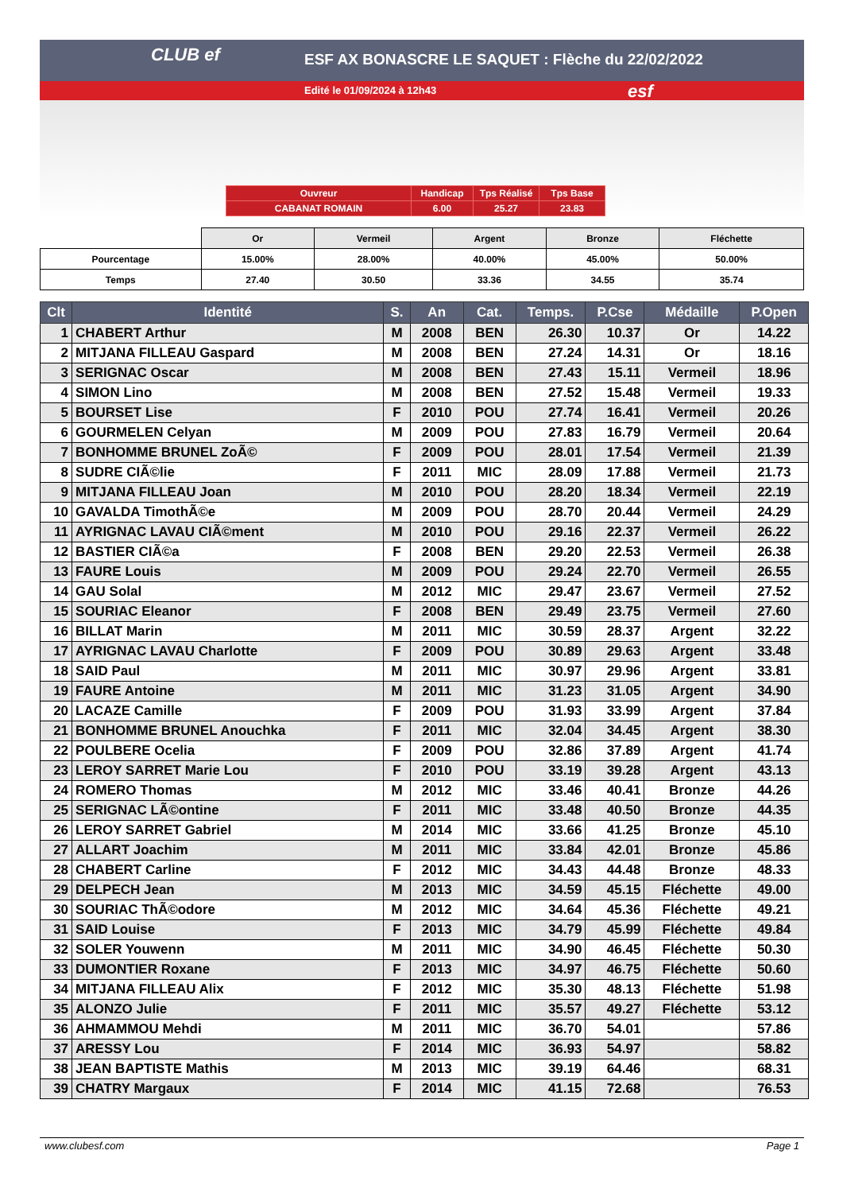CLUB ef
ESF AX BONASCRE LE SAQUET : Flèche du 22/02/2022
Edité le 01/09/2024 à 12h43
esf
| Ouvreur | Handicap | Tps Réalisé | Tps Base |
| CABANAT ROMAIN | 6.00 | 25.27 | 23.83 |
| | Or | Vermeil | Argent | Bronze | Fléchette |
| Pourcentage | 15.00% | 28.00% | 40.00% | 45.00% | 50.00% |
| Temps | 27.40 | 30.50 | 33.36 | 34.55 | 35.74 |
| Clt | Identité | S. | An | Cat. | Temps. | P.Cse | Médaille | P.Open |
| --- | --- | --- | --- | --- | --- | --- | --- | --- |
| 1 | CHABERT Arthur | M | 2008 | BEN | 26.30 | 10.37 | Or | 14.22 |
| 2 | MITJANA FILLEAU Gaspard | M | 2008 | BEN | 27.24 | 14.31 | Or | 18.16 |
| 3 | SERIGNAC Oscar | M | 2008 | BEN | 27.43 | 15.11 | Vermeil | 18.96 |
| 4 | SIMON Lino | M | 2008 | BEN | 27.52 | 15.48 | Vermeil | 19.33 |
| 5 | BOURSET Lise | F | 2010 | POU | 27.74 | 16.41 | Vermeil | 20.26 |
| 6 | GOURMELEN Celyan | M | 2009 | POU | 27.83 | 16.79 | Vermeil | 20.64 |
| 7 | BONHOMME BRUNEL ZoÃ© | F | 2009 | POU | 28.01 | 17.54 | Vermeil | 21.39 |
| 8 | SUDRE CIÃ©lie | F | 2011 | MIC | 28.09 | 17.88 | Vermeil | 21.73 |
| 9 | MITJANA FILLEAU Joan | M | 2010 | POU | 28.20 | 18.34 | Vermeil | 22.19 |
| 10 | GAVALDA TimothÃ©e | M | 2009 | POU | 28.70 | 20.44 | Vermeil | 24.29 |
| 11 | AYRIGNAC LAVAU CIÃ©ment | M | 2010 | POU | 29.16 | 22.37 | Vermeil | 26.22 |
| 12 | BASTIER CIÃ©a | F | 2008 | BEN | 29.20 | 22.53 | Vermeil | 26.38 |
| 13 | FAURE Louis | M | 2009 | POU | 29.24 | 22.70 | Vermeil | 26.55 |
| 14 | GAU Solal | M | 2012 | MIC | 29.47 | 23.67 | Vermeil | 27.52 |
| 15 | SOURIAC Eleanor | F | 2008 | BEN | 29.49 | 23.75 | Vermeil | 27.60 |
| 16 | BILLAT Marin | M | 2011 | MIC | 30.59 | 28.37 | Argent | 32.22 |
| 17 | AYRIGNAC LAVAU Charlotte | F | 2009 | POU | 30.89 | 29.63 | Argent | 33.48 |
| 18 | SAID Paul | M | 2011 | MIC | 30.97 | 29.96 | Argent | 33.81 |
| 19 | FAURE Antoine | M | 2011 | MIC | 31.23 | 31.05 | Argent | 34.90 |
| 20 | LACAZE Camille | F | 2009 | POU | 31.93 | 33.99 | Argent | 37.84 |
| 21 | BONHOMME BRUNEL Anouchka | F | 2011 | MIC | 32.04 | 34.45 | Argent | 38.30 |
| 22 | POULBERE Ocelia | F | 2009 | POU | 32.86 | 37.89 | Argent | 41.74 |
| 23 | LEROY SARRET Marie Lou | F | 2010 | POU | 33.19 | 39.28 | Argent | 43.13 |
| 24 | ROMERO Thomas | M | 2012 | MIC | 33.46 | 40.41 | Bronze | 44.26 |
| 25 | SERIGNAC LÃ©ontine | F | 2011 | MIC | 33.48 | 40.50 | Bronze | 44.35 |
| 26 | LEROY SARRET Gabriel | M | 2014 | MIC | 33.66 | 41.25 | Bronze | 45.10 |
| 27 | ALLART Joachim | M | 2011 | MIC | 33.84 | 42.01 | Bronze | 45.86 |
| 28 | CHABERT Carline | F | 2012 | MIC | 34.43 | 44.48 | Bronze | 48.33 |
| 29 | DELPECH Jean | M | 2013 | MIC | 34.59 | 45.15 | Fléchette | 49.00 |
| 30 | SOURIAC ThÃ©odore | M | 2012 | MIC | 34.64 | 45.36 | Fléchette | 49.21 |
| 31 | SAID Louise | F | 2013 | MIC | 34.79 | 45.99 | Fléchette | 49.84 |
| 32 | SOLER Youwenn | M | 2011 | MIC | 34.90 | 46.45 | Fléchette | 50.30 |
| 33 | DUMONTIER Roxane | F | 2013 | MIC | 34.97 | 46.75 | Fléchette | 50.60 |
| 34 | MITJANA FILLEAU Alix | F | 2012 | MIC | 35.30 | 48.13 | Fléchette | 51.98 |
| 35 | ALONZO Julie | F | 2011 | MIC | 35.57 | 49.27 | Fléchette | 53.12 |
| 36 | AHMAMMOU Mehdi | M | 2011 | MIC | 36.70 | 54.01 | | 57.86 |
| 37 | ARESSY Lou | F | 2014 | MIC | 36.93 | 54.97 | | 58.82 |
| 38 | JEAN BAPTISTE Mathis | M | 2013 | MIC | 39.19 | 64.46 | | 68.31 |
| 39 | CHATRY Margaux | F | 2014 | MIC | 41.15 | 72.68 | | 76.53 |
www.clubesf.com Page 1